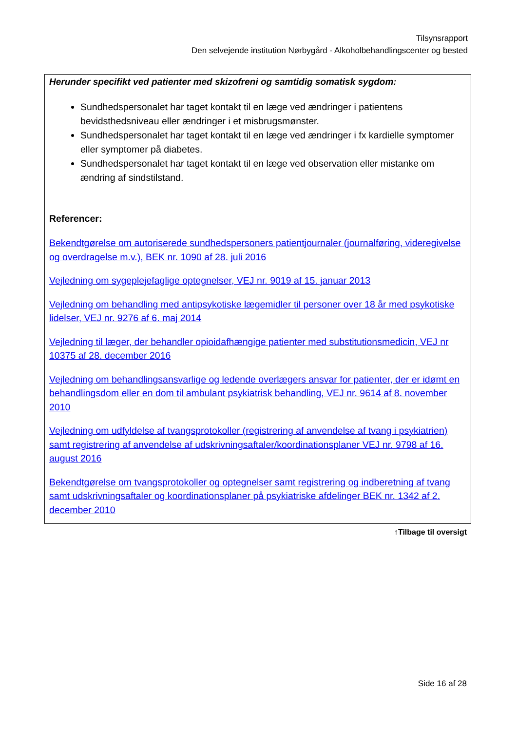Tilsynsrapport
Den selvejende institution Nørbygård - Alkoholbehandlingscenter og bested
Herunder specifikt ved patienter med skizofreni og samtidig somatisk sygdom:
Sundhedspersonalet har taget kontakt til en læge ved ændringer i patientens bevidsthedsniveau eller ændringer i et misbrugsmønster.
Sundhedspersonalet har taget kontakt til en læge ved ændringer i fx kardielle symptomer eller symptomer på diabetes.
Sundhedspersonalet har taget kontakt til en læge ved observation eller mistanke om ændring af sindstilstand.
Referencer:
Bekendtgørelse om autoriserede sundhedspersoners patientjournaler (journalføring, videregivelse og overdragelse m.v.), BEK nr. 1090 af 28. juli 2016
Vejledning om sygeplejefaglige optegnelser, VEJ nr. 9019 af 15. januar 2013
Vejledning om behandling med antipsykotiske lægemidler til personer over 18 år med psykotiske lidelser, VEJ nr. 9276 af 6. maj 2014
Vejledning til læger, der behandler opioidafhængige patienter med substitutionsmedicin, VEJ nr 10375 af 28. december 2016
Vejledning om behandlingsansvarlige og ledende overlægers ansvar for patienter, der er idømt en behandlingsdom eller en dom til ambulant psykiatrisk behandling, VEJ nr. 9614 af 8. november 2010
Vejledning om udfyldelse af tvangsprotokoller (registrering af anvendelse af tvang i psykiatrien) samt registrering af anvendelse af udskrivningsaftaler/koordinationsplaner VEJ nr. 9798 af 16. august 2016
Bekendtgørelse om tvangsprotokoller og optegnelser samt registrering og indberetning af tvang samt udskrivningsaftaler og koordinationsplaner på psykiatriske afdelinger BEK nr. 1342 af 2. december 2010
↑Tilbage til oversigt
Side 16 af 28